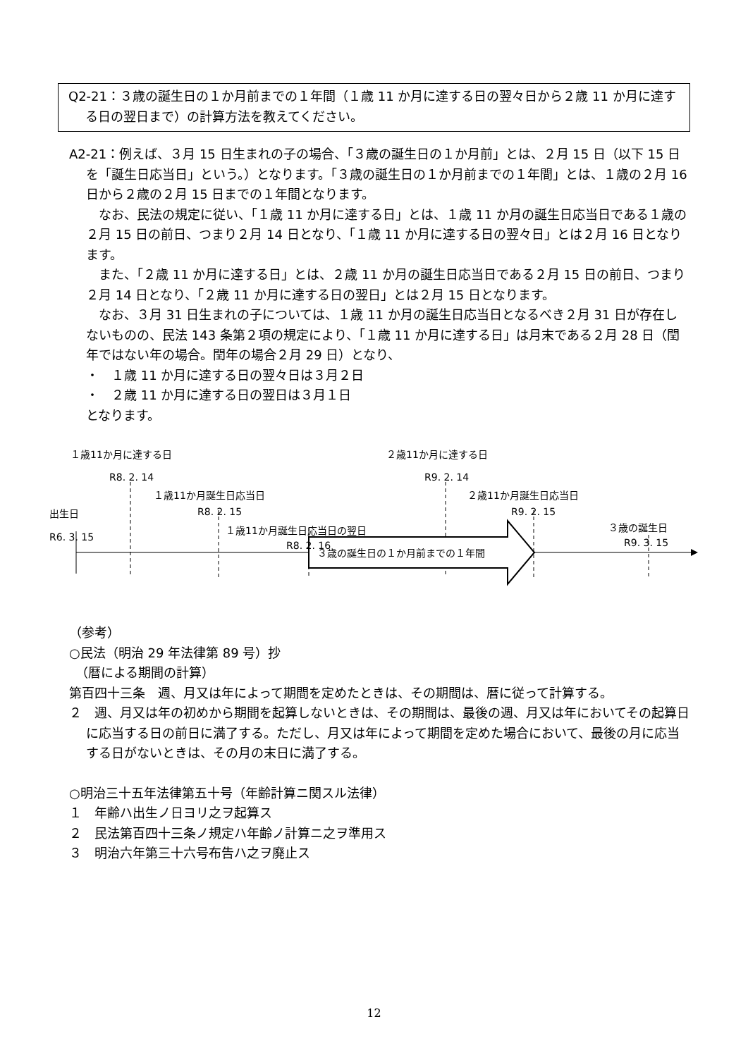Q2-21：３歳の誕生日の１か月前までの１年間（１歳 11 か月に達する日の翌々日から２歳 11 か月に達する日の翌日まで）の計算方法を教えてください。
A2-21：例えば、３月 15 日生まれの子の場合、「３歳の誕生日の１か月前」とは、２月 15 日（以下 15 日を「誕生日応当日」という。）となります。「３歳の誕生日の１か月前までの１年間」とは、１歳の２月 16 日から２歳の２月 15 日までの１年間となります。
　なお、民法の規定に従い、「１歳 11 か月に達する日」とは、１歳 11 か月の誕生日応当日である１歳の２月 15 日の前日、つまり２月 14 日となり、「１歳 11 か月に達する日の翌々日」とは２月 16 日となります。
　また、「２歳 11 か月に達する日」とは、２歳 11 か月の誕生日応当日である２月 15 日の前日、つまり２月 14 日となり、「２歳 11 か月に達する日の翌日」とは２月 15 日となります。
　なお、３月 31 日生まれの子については、１歳 11 か月の誕生日応当日となるべき２月 31 日が存在しないものの、民法 143 条第２項の規定により、「１歳 11 か月に達する日」は月末である２月 28 日（閏年ではない年の場合。閏年の場合２月 29 日）となり、
・　１歳 11 か月に達する日の翌々日は３月２日
・　２歳 11 か月に達する日の翌日は３月１日
となります。
１歳11か月に達する日
R8. 2. 14
１歳11か月誕生日応当日
出生日 R8. 2. 15
１歳11か月誕生日応当日の翌日
R6. 3. 15
R8. 2. 16 ３歳の誕生日の１か月前までの１年間
２歳11か月に達する日
R9. 2. 14
２歳11か月誕生日応当日
R9. 2. 15
３歳の誕生日
R9. 3. 15
（参考）
○民法（明治 29 年法律第 89 号）抄
　（暦による期間の計算）
第百四十三条　週、月又は年によって期間を定めたときは、その期間は、暦に従って計算する。
２　週、月又は年の初めから期間を起算しないときは、その期間は、最後の週、月又は年においてその起算日に応当する日の前日に満了する。ただし、月又は年によって期間を定めた場合において、最後の月に応当する日がないときは、その月の末日に満了する。
○明治三十五年法律第五十号（年齢計算ニ関スル法律）
１　年齢ハ出生ノ日ヨリ之ヲ起算ス
２　民法第百四十三条ノ規定ハ年齢ノ計算ニ之ヲ準用ス
３　明治六年第三十六号布告ハ之ヲ廃止ス
12